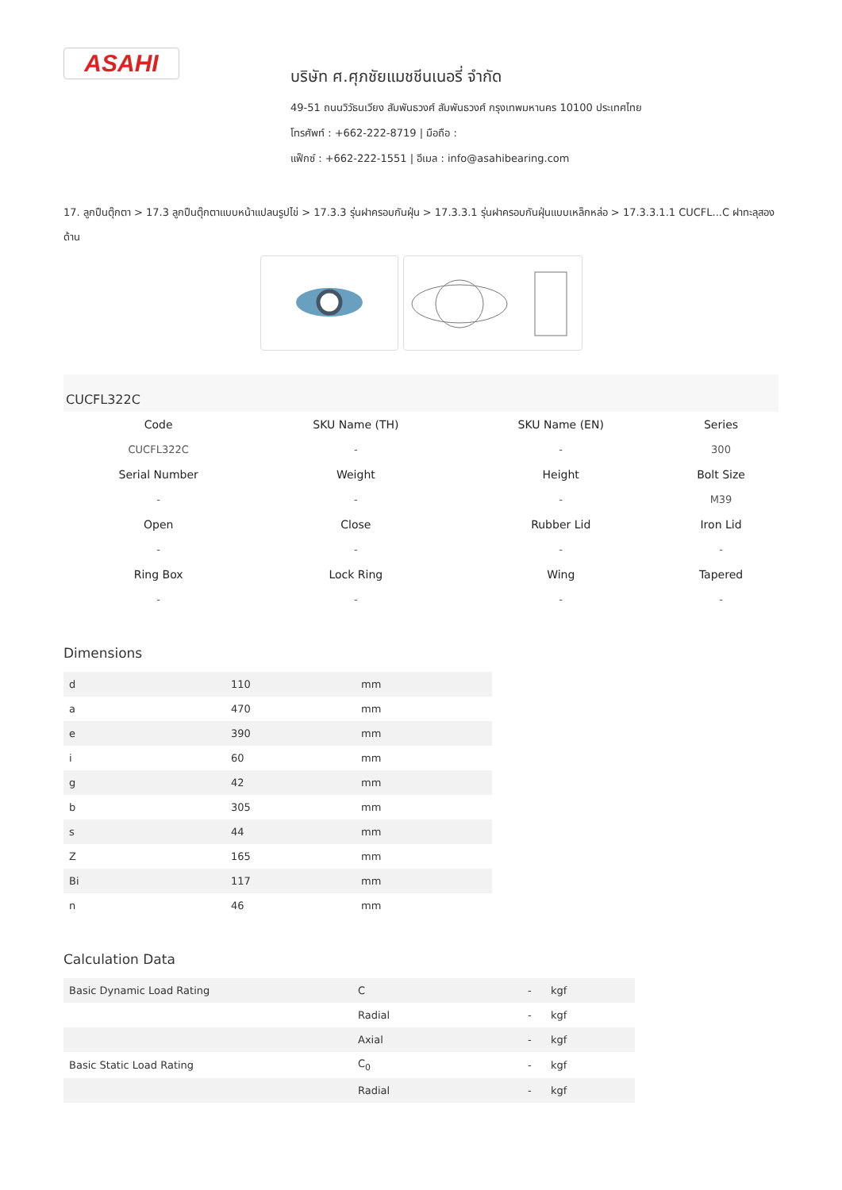ASAHI
บริษัท ศ.ศุภชัยแมชชีนเนอรี่ จำกัด
49-51 ถนนวิวัธนเวียง สัมพันธวงศ์ สัมพันธวงศ์ กรุงเทพมหานคร 10100 ประเทศไทย
โทรศัพท์ : +662-222-8719 | มือถือ :
แฟ็กซ์ : +662-222-1551 | อีเมล : info@asahibearing.com
17. ลูกปืนตุ๊กตา > 17.3 ลูกปืนตุ๊กตาแบบหน้าแปลนรูปไข่ > 17.3.3 รุ่นฝาครอบกันฝุ่น > 17.3.3.1 รุ่นฝาครอบกันฝุ่นแบบเหล็กหล่อ > 17.3.3.1.1 CUCFL...C ฝาทะลุสองด้าน
CUCFL322C
| Code | SKU Name (TH) | SKU Name (EN) | Series |
| --- | --- | --- | --- |
| CUCFL322C | - | - | 300 |
| Serial Number | Weight | Height | Bolt Size |
| - | - | - | M39 |
| Open | Close | Rubber Lid | Iron Lid |
| - | - | - | - |
| Ring Box | Lock Ring | Wing | Tapered |
| - | - | - | - |
Dimensions
| d | 110 | mm |
| a | 470 | mm |
| e | 390 | mm |
| i | 60 | mm |
| g | 42 | mm |
| b | 305 | mm |
| s | 44 | mm |
| Z | 165 | mm |
| Bi | 117 | mm |
| n | 46 | mm |
Calculation Data
| Basic Dynamic Load Rating | C | - | kgf |
| | Radial | - | kgf |
| | Axial | - | kgf |
| Basic Static Load Rating | C<sub>0</sub> | - | kgf |
| | Radial | - | kgf |